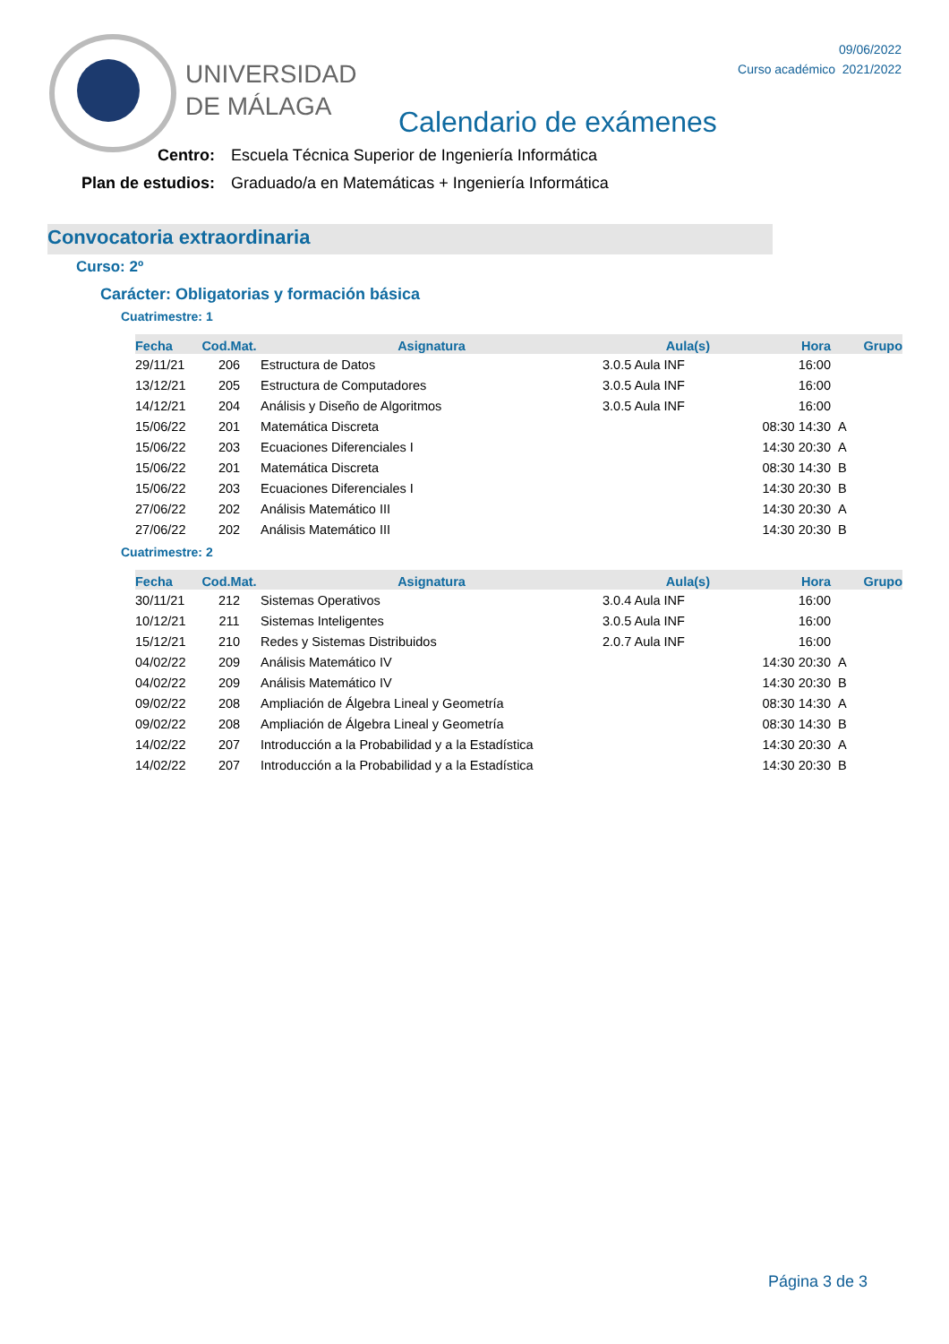UNIVERSIDAD
DE MÁLAGA
09/06/2022
Curso académico 2021/2022
Calendario de exámenes
Centro: Escuela Técnica Superior de Ingeniería Informática
Plan de estudios: Graduado/a en Matemáticas + Ingeniería Informática
Convocatoria extraordinaria
Curso: 2º
Carácter: Obligatorias y formación básica
Cuatrimestre: 1
| Fecha | Cod.Mat. | Asignatura | Aula(s) | Hora | Grupo |
| --- | --- | --- | --- | --- | --- |
| 29/11/21 | 206 | Estructura de Datos | 3.0.5 Aula INF | 16:00 | |
| 13/12/21 | 205 | Estructura de Computadores | 3.0.5 Aula INF | 16:00 | |
| 14/12/21 | 204 | Análisis y Diseño de Algoritmos | 3.0.5 Aula INF | 16:00 | |
| 15/06/22 | 201 | Matemática Discreta | | 08:30 14:30 | A |
| 15/06/22 | 203 | Ecuaciones Diferenciales I | | 14:30 20:30 | A |
| 15/06/22 | 201 | Matemática Discreta | | 08:30 14:30 | B |
| 15/06/22 | 203 | Ecuaciones Diferenciales I | | 14:30 20:30 | B |
| 27/06/22 | 202 | Análisis Matemático III | | 14:30 20:30 | A |
| 27/06/22 | 202 | Análisis Matemático III | | 14:30 20:30 | B |
Cuatrimestre: 2
| Fecha | Cod.Mat. | Asignatura | Aula(s) | Hora | Grupo |
| --- | --- | --- | --- | --- | --- |
| 30/11/21 | 212 | Sistemas Operativos | 3.0.4 Aula INF | 16:00 | |
| 10/12/21 | 211 | Sistemas Inteligentes | 3.0.5 Aula INF | 16:00 | |
| 15/12/21 | 210 | Redes y Sistemas Distribuidos | 2.0.7 Aula INF | 16:00 | |
| 04/02/22 | 209 | Análisis Matemático IV | | 14:30 20:30 | A |
| 04/02/22 | 209 | Análisis Matemático IV | | 14:30 20:30 | B |
| 09/02/22 | 208 | Ampliación de Álgebra Lineal y Geometría | | 08:30 14:30 | A |
| 09/02/22 | 208 | Ampliación de Álgebra Lineal y Geometría | | 08:30 14:30 | B |
| 14/02/22 | 207 | Introducción a la Probabilidad y a la Estadística | | 14:30 20:30 | A |
| 14/02/22 | 207 | Introducción a la Probabilidad y a la Estadística | | 14:30 20:30 | B |
Página 3 de 3